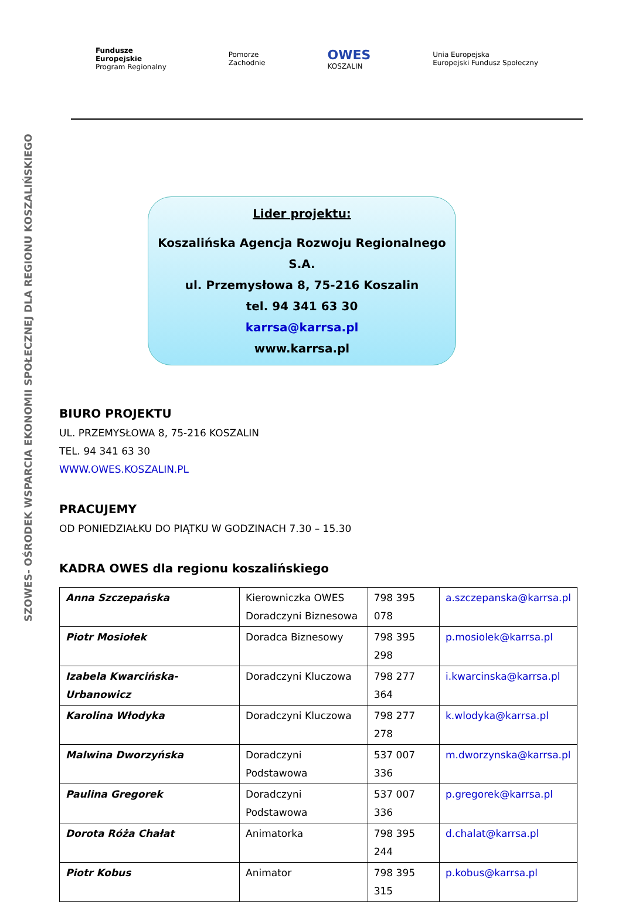Fundusze
Europejskie
Program Regionalny
Pomorze
Zachodnie
OWES
KOSZALIN
Unia Europejska
Europejski Fundusz Społeczny
SZOWES- OŚRODEK WSPARCIA EKONOMII SPOŁECZNEJ DLA REGIONU KOSZALIŃSKIEGO
Lider projektu:
Koszalińska Agencja Rozwoju Regionalnego S.A.
ul. Przemysłowa 8, 75-216 Koszalin
tel. 94 341 63 30
karrsa@karrsa.pl
www.karrsa.pl
BIURO PROJEKTU
UL. PRZEMYSŁOWA 8, 75-216 KOSZALIN
TEL. 94 341 63 30
WWW.OWES.KOSZALIN.PL
PRACUJEMY
OD PONIEDZIAŁKU DO PIĄTKU W GODZINACH 7.30 – 15.30
KADRA OWES dla regionu koszalińskiego
| Anna Szczepańska | Kierowniczka OWES Doradczyni Biznesowa | 798 395 078 | a.szczepanska@karrsa.pl |
| Piotr Mosiołek | Doradca Biznesowy | 798 395 298 | p.mosiolek@karrsa.pl |
| Izabela Kwarcińska-Urbanowicz | Doradczyni Kluczowa | 798 277 364 | i.kwarcinska@karrsa.pl |
| Karolina Włodyka | Doradczyni Kluczowa | 798 277 278 | k.wlodyka@karrsa.pl |
| Malwina Dworzyńska | Doradczyni Podstawowa | 537 007 336 | m.dworzynska@karrsa.pl |
| Paulina Gregorek | Doradczyni Podstawowa | 537 007 336 | p.gregorek@karrsa.pl |
| Dorota Róża Chałat | Animatorka | 798 395 244 | d.chalat@karrsa.pl |
| Piotr Kobus | Animator | 798 395 315 | p.kobus@karrsa.pl |